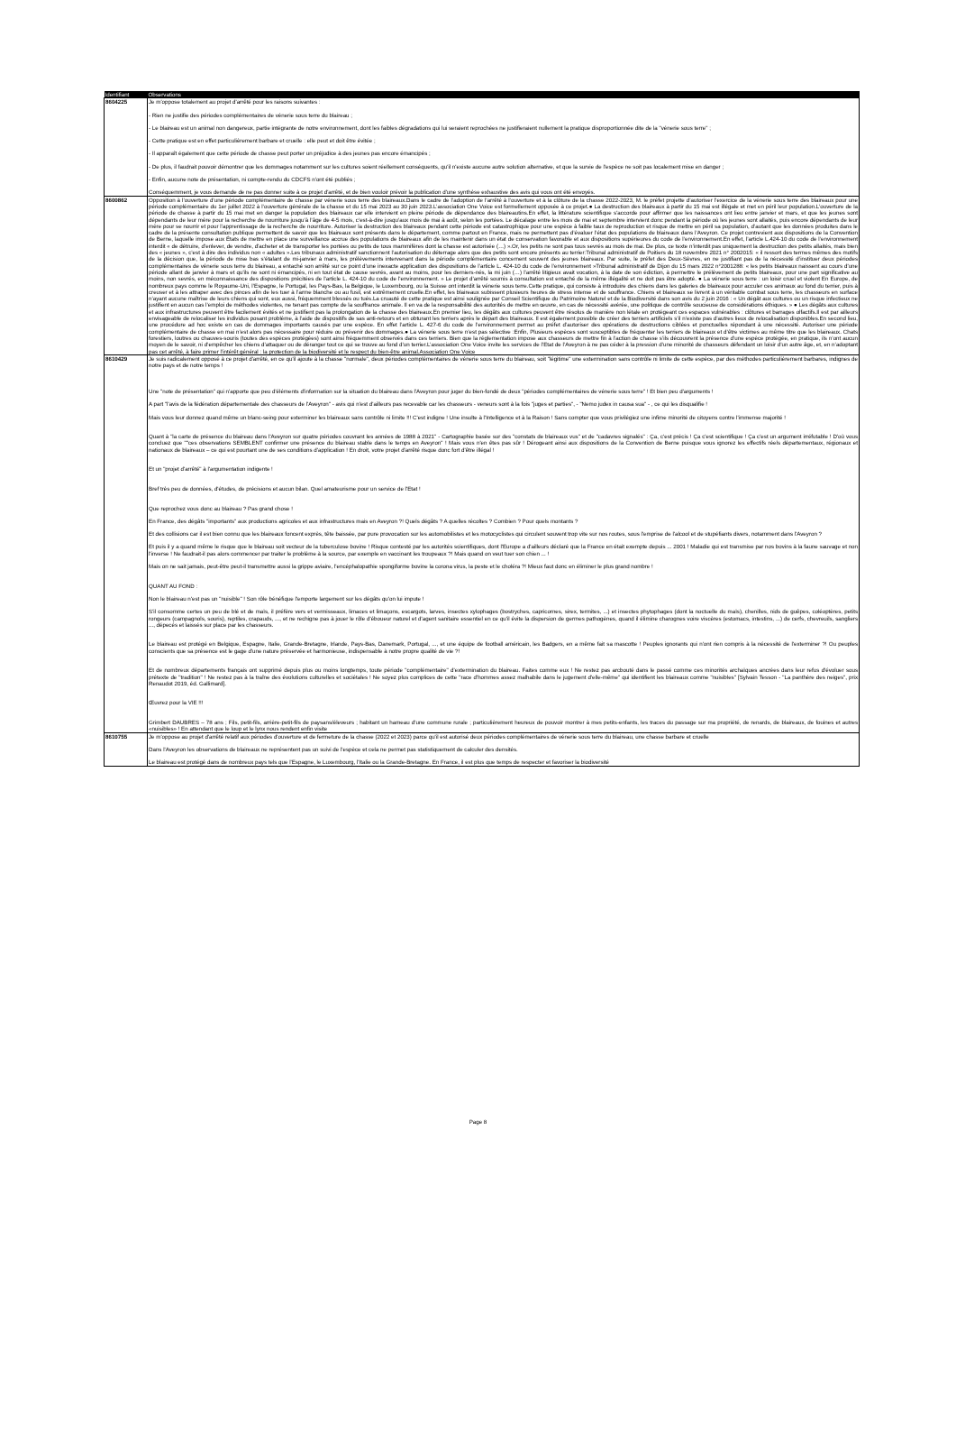| Identifiant | Observations |
| --- | --- |
| 8604225 | Je m'oppose totalement au projet d'arrêté pour les raisons suivantes : - Rien ne justifie des périodes complémentaires de vénerie sous terre du blaireau ; - Le blaireau est un animal non dangereux, partie intégrante de notre environnement, dont les faibles dégradations qui lui seraient reprochées ne justifieraient nullement la pratique disproportionnée dite de la "vénerie sous terre" ; - Cette pratique est en effet particulièrement barbare et cruelle : elle peut et doit être évitée ; - Il apparaît également que cette période de chasse peut porter un préjudice à des jeunes pas encore émancipés ; - De plus, il faudrait pouvoir démontrer que les dommages notamment sur les cultures soient réellement conséquents, qu'il n'existe aucune autre solution alternative, et que la survie de l'espèce ne soit pas localement mise en danger ; - Enfin, aucune note de présentation, ni compte-rendu du CDCFS n'ont été publiés ; Conséquemment, je vous demande de ne pas donner suite à ce projet d'arrêté, et de bien vouloir prévoir la publication d'une synthèse exhaustive des avis qui vous ont été envoyés. |
| 8600862 | Opposition à l’ouverture d’une période complémentaire de chasse par vénerie sous terre des blaireaux.Dans le cadre de l’adoption de l’arrêté à l’ouverture et à la clôture de la chasse 2022-2023, M. le préfet projette d’autoriser l’exercice de la vénerie sous terre des blaireaux pour une période complémentaire du 1er juillet 2022 à l’ouverture générale de la chasse et du 15 mai 2023 au 30 juin 2023.L’association One Voice est formellement opposée à ce projet.● La destruction des blaireaux à partir du 15 mai est illégale et met en péril leur population.L’ouverture de la période de chasse à partir du 15 mai met en danger la population des blaireaux car elle intervient en pleine période de dépendance des blaireautins.En effet, la littérature scientifique s'accorde pour affirmer que les naissances ont lieu entre janvier et mars, et que les jeunes sont dépendants de leur mère pour la recherche de nourriture jusqu’à l’âge de 4-5 mois, c’est-à-dire jusqu’aux mois de mai à août, selon les portées. Le décalage entre les mois de mai et septembre intervient donc pendant la période où les jeunes sont allaités, puis encore dépendants de leur mère pour se nourrir et pour l’apprentissage de la recherche de nourriture. Autoriser la destruction des blaireaux pendant cette période est catastrophique pour une espèce à faible taux de reproduction et risque de mettre en péril sa population, d’autant que les données produites dans le cadre de la présente consultation publique permettent de savoir que les blaireaux sont présents dans le département, comme partout en France, mais ne permettent pas d’évaluer l’état des populations de blaireaux dans l’Aveyron. Ce projet contrevient aux dispositions de la Convention de Berne, laquelle impose aux États de mettre en place une surveillance accrue des populations de blaireaux afin de les maintenir dans un état de conservation favorable et aux dispositions supérieures du code de l’environnement.En effet, l’article L.424-10 du code de l’environnement interdit « de détruire, d'enlever, de vendre, d'acheter et de transporter les portées ou petits de tous mammifères dont la chasse est autorisée (…) ».Or, les petits ne sont pas tous sevrés au mois de mai. De plus, ce texte n’interdit pas uniquement la destruction des petits allaités, mais bien des « jeunes », c’est à dire des individus non « adultes ».Les tribunaux administratif sanctionnent l’autorisation du déterrage alors que des petits sont encore présents au terrier:Tribunal administratif de Poitiers du 18 novembre 2021 n° 2002015: « il ressort des termes mêmes des motifs de la décision que, la période de mise bas s’étalant de mi-janvier à mars, les prélèvements intervenant dans la période complémentaire concernent souvent des jeunes blaireaux. Par suite, le préfet des Deux-Sèvres, en ne justifiant pas de la nécessité d’instituer deux périodes complémentaires de vénerie sous terre du blaireau, a entaché son arrêté sur ce point d’une inexacte application des dispositions de l’article L. 424-10 du code de l’environnement »Tribunal administratif de Dijon du 15 mars 2022 n°2001288: « les petits blaireaux naissent au cours d'une période allant de janvier à mars et qu'ils ne sont ni émancipés, ni en tout état de cause sevrés, avant au moins, pour les derniers-nés, la mi juin (…) l'arrêté litigieux avait vocation, à la date de son édiction, à permettre le prélèvement de petits blaireaux, pour une part significative au moins, non sevrés, en méconnaissance des dispositions précitées de l'article L. 424-10 du code de l'environnement. » Le projet d’arrêté soumis à consultation est entaché de la même illégalité et ne doit pas être adopté. ● La vénerie sous terre : un loisir cruel et violent En Europe, de nombreux pays comme le Royaume-Uni, l’Espagne, le Portugal, les Pays-Bas, la Belgique, le Luxembourg, ou la Suisse ont interdit la vénerie sous terre.Cette pratique, qui consiste à introduire des chiens dans les galeries de blaireaux pour acculer ces animaux au fond du terrier, puis à creuser et à les attraper avec des pinces afin de les tuer à l’arme blanche ou au fusil, est extrêmement cruelle.En effet, les blaireaux subissent plusieurs heures de stress intense et de souffrance. Chiens et blaireaux se livrent à un véritable combat sous terre, les chasseurs en surface n’ayant aucune maîtrise de leurs chiens qui sont, eux aussi, fréquemment blessés ou tués.La cruauté de cette pratique est ainsi soulignée par Conseil Scientifique du Patrimoine Naturel et de la Biodiversité dans son avis du 2 juin 2016 : « Un dégât aux cultures ou un risque infectieux ne justifient en aucun cas l’emploi de méthodes violentes, ne tenant pas compte de la souffrance animale. Il en va de la responsabilité des autorités de mettre en œuvre, en cas de nécessité avérée, une politique de contrôle soucieuse de considérations éthiques. » ● Les dégâts aux cultures et aux infrastructures peuvent être facilement évités et ne justifient pas la prolongation de la chasse des blaireaux.En premier lieu, les dégâts aux cultures peuvent être résolus de manière non létale en protégeant ces espaces vulnérables : clôtures et barrages olfactifs.Il est par ailleurs envisageable de relocaliser les individus posant problème, à l’aide de dispositifs de sas anti-retours et en obturant les terriers après le départ des blaireaux. Il est également possible de créer des terriers artificiels s’il n’existe pas d’autres lieux de relocalisation disponibles.En second lieu, une procédure ad hoc existe en cas de dommages importants causés par une espèce. En effet l’article L. 427-6 du code de l’environnement permet au préfet d’autoriser des opérations de destructions ciblées et ponctuelles répondant à une nécessité. Autoriser une période complémentaire de chasse en mai n’est alors pas nécessaire pour réduire ou prévenir des dommages.● La vénerie sous terre n’est pas sélective :Enfin, Plusieurs espèces sont susceptibles de fréquenter les terriers de blaireaux et d’être victimes au même titre que les blaireaux. Chats forestiers, loutres ou chauves-souris (toutes des espèces protégées) sont ainsi fréquemment observés dans ces terriers. Bien que la réglementation impose aux chasseurs de mettre fin à l’action de chasse s’ils découvrent la présence d’une espèce protégée, en pratique, ils n’ont aucun moyen de le savoir, ni d’empêcher les chiens d’attaquer ou de déranger tout ce qui se trouve au fond d’un terrier.L’association One Voice invite les services de l’Etat de l’Aveyron à ne pas céder à la pression d’une minorité de chasseurs défendant un loisir d’un autre âge, et, en n’adoptant pas cet arrêté, à faire primer l’intérêt général : la protection de la biodiversité et le respect du bien-être animal.Association One Voice |
| 8610429 | Je suis radicalement opposé à ce projet d'arrêté, en ce qu'il ajoute à la chasse "normale", deux périodes complémentaires de vénerie sous terre du blaireau, soit "légitime" une extermination sans contrôle ni limite de cette espèce, par des méthodes particulièrement barbares, indignes de notre pays et de notre temps ! Une "note de présentation" qui n'apporte que peu d'éléments d'information sur la situation du blaireau dans l'Aveyron pour juger du bien-fondé de deux "périodes complémentaires de vénerie sous terre" ! Et bien peu d'arguments ! A part "l'avis de la fédération départementale des chasseurs de l'Aveyron" - avis qui n'est d'ailleurs pas recevable car les chasseurs - veneurs sont à la fois "juges et parties", - "Nemo judex in causa sua" - , ce qui les disqualifie ! Mais vous leur donnez quand même un blanc-seing pour exterminer les blaireaux sans contrôle ni limite !!! C'est indigne ! Une insulte à l'Intelligence et à la Raison ! Sans compter que vous privilégiez une infime minorité de citoyens contre l'immense majorité ! Quant à "la carte de présence du blaireau dans l'Aveyron sur quatre périodes couvrant les années de 1988 à 2021" - Cartographie basée sur des "constats de blaireaux vus" et de "cadavres signalés" : Ça, c'est précis ! Ça c'est scientifique ! Ça c'est un argument irréfutable ! D'où vous concluez que ""ces observations SEMBLENT confirmer une présence du blaireau stable dans le temps en Aveyron" ! Mais vous n'en êtes pas sûr ! Dérogeant ainsi aux dispositions de la Convention de Berne puisque vous ignorez les effectifs réels départementaux, régionaux et nationaux de blaireaux – ce qui est pourtant une de ses conditions d'application ! En droit, votre projet d'arrêté risque donc fort d'être illégal ! Et un "projet d'arrêté" à l'argumentation indigente ! Bref très peu de données, d'études, de précisions et aucun bilan. Quel amateurisme pour un service de l'Etat ! Que reprochez vous donc au blaireau ? Pas grand chose ! En France, des dégâts "importants" aux productions agricoles et aux infrastructures mais en Aveyron ?! Quels dégâts ? A quelles récoltes ? Combien ? Pour quels montants ? Et des collisions car il est bien connu que les blaireaux foncent exprès, tête baissée, par pure provocation sur les automobilistes et les motocyclistes qui circulent souvent trop vite sur nos routes, sous l'emprise de l'alcool et de stupéfiants divers, notamment dans l'Aveyron ? Et puis il y a quand même le risque que le blaireau soit vecteur de la tuberculose bovine ! Risque contesté par les autorités scientifiques, dont l'Europe a d'ailleurs déclaré que la France en était exempte depuis ... 2001 ! Maladie qui est transmise par nos bovins à la faune sauvage et non l'inverse ! Ne faudrait-il pas alors commencer par traiter le problème à la source, par exemple en vaccinant les troupeaux ?! Mais quand on veut tuer son chien ... ! Mais on ne sait jamais, peut-être peut-il transmettre aussi la grippe aviaire, l'encéphalopathie spongiforme bovine la corona virus, la peste et le choléra ?! Mieux faut donc en éliminer le plus grand nombre ! QUANT AU FOND : Non le blaireau n'est pas un "nuisible" ! Son rôle bénéfique l'emporte largement sur les dégâts qu'on lui impute ! S'il consomme certes un peu de blé et de maïs, il préfère vers et vermisseaux, limaces et limaçons, escargots, larves, insectes xylophages (bostryches, capricornes, sirex, termites, ...) et insectes phytophages (dont la noctuelle du maïs), chenilles, nids de guêpes, coléoptères, petits rongeurs (campagnols, souris), reptiles, crapauds, ..., et ne rechigne pas à jouer le rôle d'éboueur naturel et d'agent sanitaire essentiel en ce qu'il évite la dispersion de germes pathogènes, quand il élimine charognes voire viscères (estomacs, intestins, ...) de cerfs, chevreuils, sangliers ..., dépecés et laissés sur place par les chasseurs. Le blaireau est protégé en Belgique, Espagne, Italie, Grande-Bretagne, Irlande, Pays-Bas, Danemark, Portugal, ..., et une équipe de football américain, les Badgers, en a même fait sa mascotte ! Peuples ignorants qui n'ont rien compris à la nécessité de l'exterminer ?! Ou peuples conscients que sa présence est le gage d'une nature préservée et harmonieuse, indispensable à notre propre qualité de vie ?! Et de nombreux départements français ont supprimé depuis plus ou moins longtemps, toute période "complémentaire" d'extermination du blaireau. Faites comme eux ! Ne restez pas arcbouté dans le passé comme ces minorités archaïques ancrées dans leur refus d'évoluer sous prétexte de "tradition" ! Ne restez pas à la traîne des évolutions culturelles et sociétales ! Ne soyez plus complices de cette "race d'hommes assez malhabile dans le jugement d'elle-même" qui identifient les blaireaux comme "nuisibles" [Sylvain Tesson - "La panthère des neiges", prix Renaudot 2019, éd. Gallimard]. Œuvrez pour la VIE !!! Grimbert DAUBRES – 78 ans ; Fils, petit-fils, arrière-petit-fils de paysans/éleveurs ; habitant un hameau d'une commune rurale ; particulièrement heureux de pouvoir montrer à mes petits-enfants, les traces du passage sur ma propriété, de renards, de blaireaux, de fouines et autres «nuisibles» ! En attendant que le loup et le lynx nous rendent enfin visite |
| 8610755 | Je m'oppose au projet d'arrêté relatif aux périodes d'ouverture et de fermeture de la chasse (2022 et 2023) parce qu'il est autorisé deux périodes complémentaires de vénerie sous terre du blaireau, une chasse barbare et cruelle Dans l'Aveyron les observations de blaireaux ne représentent pas un suivi de l'espèce et cela ne permet pas statistiquement de calculer des densités. Le blaireau est protégé dans de nombreux pays tels que l'Espagne, le Luxembourg, l'Italie ou la Grande-Bretagne. En France, il est plus que temps de respecter et favoriser la biodiversité |
Page 8